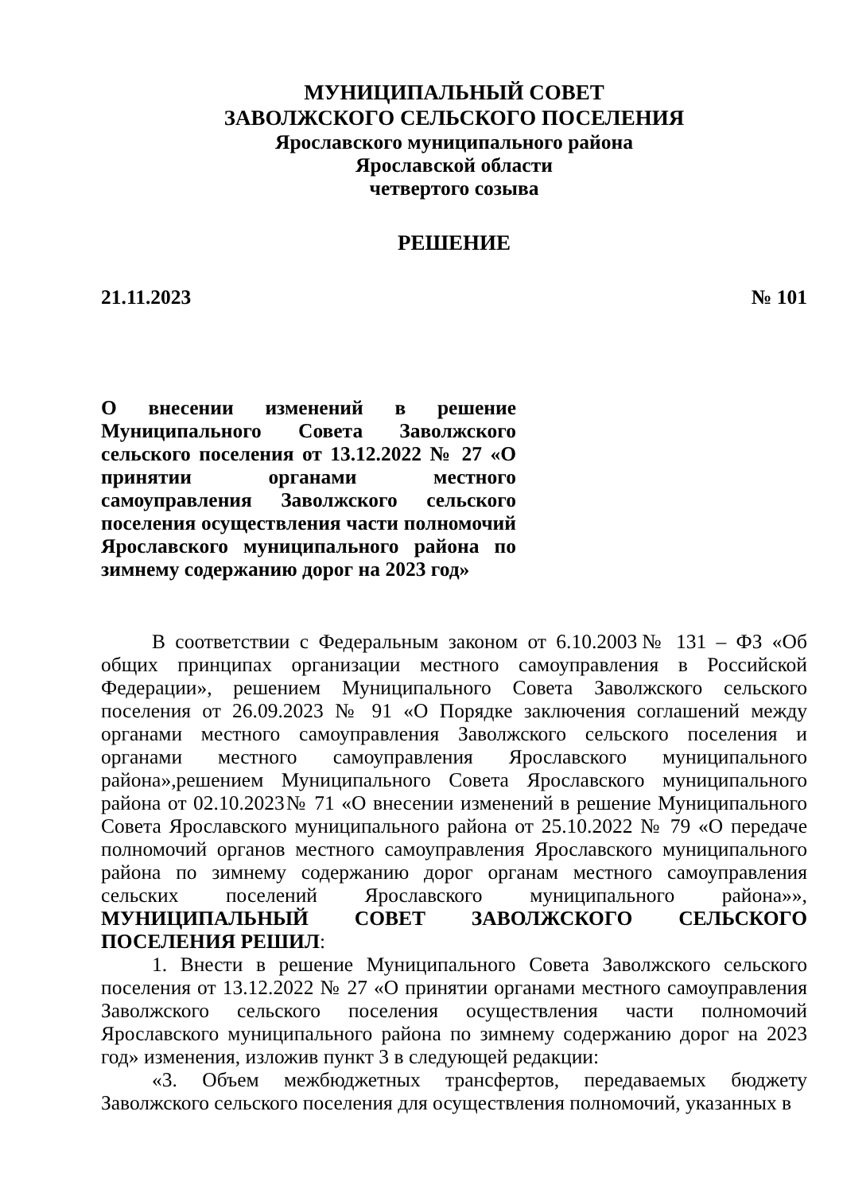МУНИЦИПАЛЬНЫЙ СОВЕТ
ЗАВОЛЖСКОГО СЕЛЬСКОГО ПОСЕЛЕНИЯ
Ярославского муниципального района
Ярославской области
четвертого созыва
РЕШЕНИЕ
21.11.2023 № 101
О внесении изменений в решение Муниципального Совета Заволжского сельского поселения от 13.12.2022 № 27 «О принятии органами местного самоуправления Заволжского сельского поселения осуществления части полномочий Ярославского муниципального района по зимнему содержанию дорог на 2023 год»
В соответствии с Федеральным законом от 6.10.2003№ 131 – ФЗ «Об общих принципах организации местного самоуправления в Российской Федерации», решением Муниципального Совета Заволжского сельского поселения от 26.09.2023 № 91 «О Порядке заключения соглашений между органами местного самоуправления Заволжского сельского поселения и органами местного самоуправления Ярославского муниципального района»,решением Муниципального Совета Ярославского муниципального района от 02.10.2023№ 71 «О внесении изменений в решение Муниципального Совета Ярославского муниципального района от 25.10.2022 № 79 «О передаче полномочий органов местного самоуправления Ярославского муниципального района по зимнему содержанию дорог органам местного самоуправления сельских поселений Ярославского муниципального района»», МУНИЦИПАЛЬНЫЙ СОВЕТ ЗАВОЛЖСКОГО СЕЛЬСКОГО ПОСЕЛЕНИЯ РЕШИЛ:
1. Внести в решение Муниципального Совета Заволжского сельского поселения от 13.12.2022 № 27 «О принятии органами местного самоуправления Заволжского сельского поселения осуществления части полномочий Ярославского муниципального района по зимнему содержанию дорог на 2023 год» изменения, изложив пункт 3 в следующей редакции:
«3. Объем межбюджетных трансфертов, передаваемых бюджету Заволжского сельского поселения для осуществления полномочий, указанных в